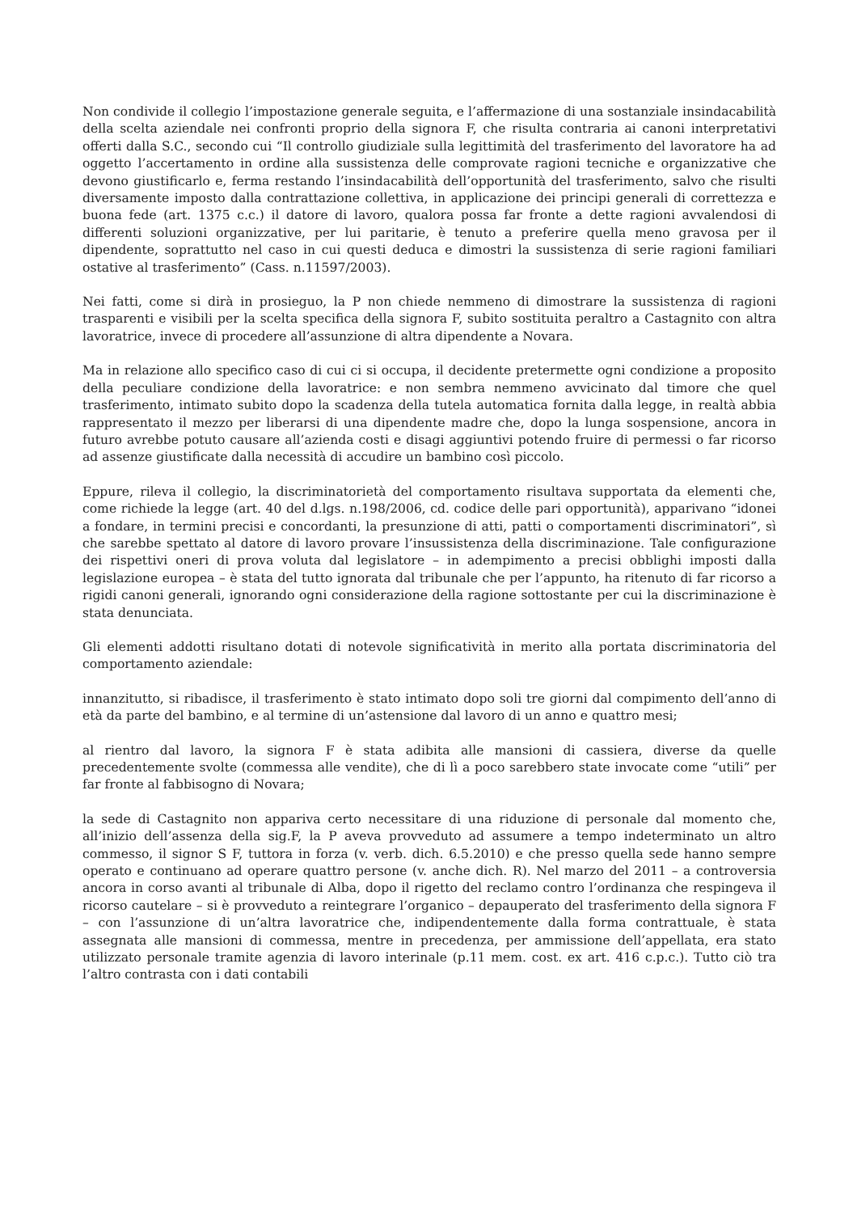Non condivide il collegio l’impostazione generale seguita, e l’affermazione di una sostanziale insindacabilità della scelta aziendale nei confronti proprio della signora F, che risulta contraria ai canoni interpretativi offerti dalla S.C., secondo cui “Il controllo giudiziale sulla legittimità del trasferimento del lavoratore ha ad oggetto l’accertamento in ordine alla sussistenza delle comprovate ragioni tecniche e organizzative che devono giustificarlo e, ferma restando l’insindacabilità dell’opportunità del trasferimento, salvo che risulti diversamente imposto dalla contrattazione collettiva, in applicazione dei principi generali di correttezza e buona fede (art. 1375 c.c.) il datore di lavoro, qualora possa far fronte a dette ragioni avvalendosi di differenti soluzioni organizzative, per lui paritarie, è tenuto a preferire quella meno gravosa per il dipendente, soprattutto nel caso in cui questi deduca e dimostri la sussistenza di serie ragioni familiari ostative al trasferimento” (Cass. n.11597/2003).
Nei fatti, come si dirà in prosieguo, la P non chiede nemmeno di dimostrare la sussistenza di ragioni trasparenti e visibili per la scelta specifica della signora F, subito sostituita peraltro a Castagnito con altra lavoratrice, invece di procedere all’assunzione di altra dipendente a Novara.
Ma in relazione allo specifico caso di cui ci si occupa, il decidente pretermette ogni condizione a proposito della peculiare condizione della lavoratrice: e non sembra nemmeno avvicinato dal timore che quel trasferimento, intimato subito dopo la scadenza della tutela automatica fornita dalla legge, in realtà abbia rappresentato il mezzo per liberarsi di una dipendente madre che, dopo la lunga sospensione, ancora in futuro avrebbe potuto causare all’azienda costi e disagi aggiuntivi potendo fruire di permessi o far ricorso ad assenze giustificate dalla necessità di accudire un bambino così piccolo.
Eppure, rileva il collegio, la discriminatorietà del comportamento risultava supportata da elementi che, come richiede la legge (art. 40 del d.lgs. n.198/2006, cd. codice delle pari opportunità), apparivano “idonei a fondare, in termini precisi e concordanti, la presunzione di atti, patti o comportamenti discriminatori”, sì che sarebbe spettato al datore di lavoro provare l’insussistenza della discriminazione. Tale configurazione dei rispettivi oneri di prova voluta dal legislatore – in adempimento a precisi obblighi imposti dalla legislazione europea – è stata del tutto ignorata dal tribunale che per l’appunto, ha ritenuto di far ricorso a rigidi canoni generali, ignorando ogni considerazione della ragione sottostante per cui la discriminazione è stata denunciata.
Gli elementi addotti risultano dotati di notevole significatività in merito alla portata discriminatoria del comportamento aziendale:
innanzitutto, si ribadisce, il trasferimento è stato intimato dopo soli tre giorni dal compimento dell’anno di età da parte del bambino, e al termine di un’astensione dal lavoro di un anno e quattro mesi;
al rientro dal lavoro, la signora F è stata adibita alle mansioni di cassiera, diverse da quelle precedentemente svolte (commessa alle vendite), che di lì a poco sarebbero state invocate come “utili” per far fronte al fabbisogno di Novara;
la sede di Castagnito non appariva certo necessitare di una riduzione di personale dal momento che, all’inizio dell’assenza della sig.F, la P aveva provveduto ad assumere a tempo indeterminato un altro commesso, il signor S F, tuttora in forza (v. verb. dich. 6.5.2010) e che presso quella sede hanno sempre operato e continuano ad operare quattro persone (v. anche dich. R). Nel marzo del 2011 – a controversia ancora in corso avanti al tribunale di Alba, dopo il rigetto del reclamo contro l’ordinanza che respingeva il ricorso cautelare – si è provveduto a reintegrare l’organico – depauperato del trasferimento della signora F – con l’assunzione di un’altra lavoratrice che, indipendentemente dalla forma contrattuale, è stata assegnata alle mansioni di commessa, mentre in precedenza, per ammissione dell’appellata, era stato utilizzato personale tramite agenzia di lavoro interinale (p.11 mem. cost. ex art. 416 c.p.c.). Tutto ciò tra l’altro contrasta con i dati contabili